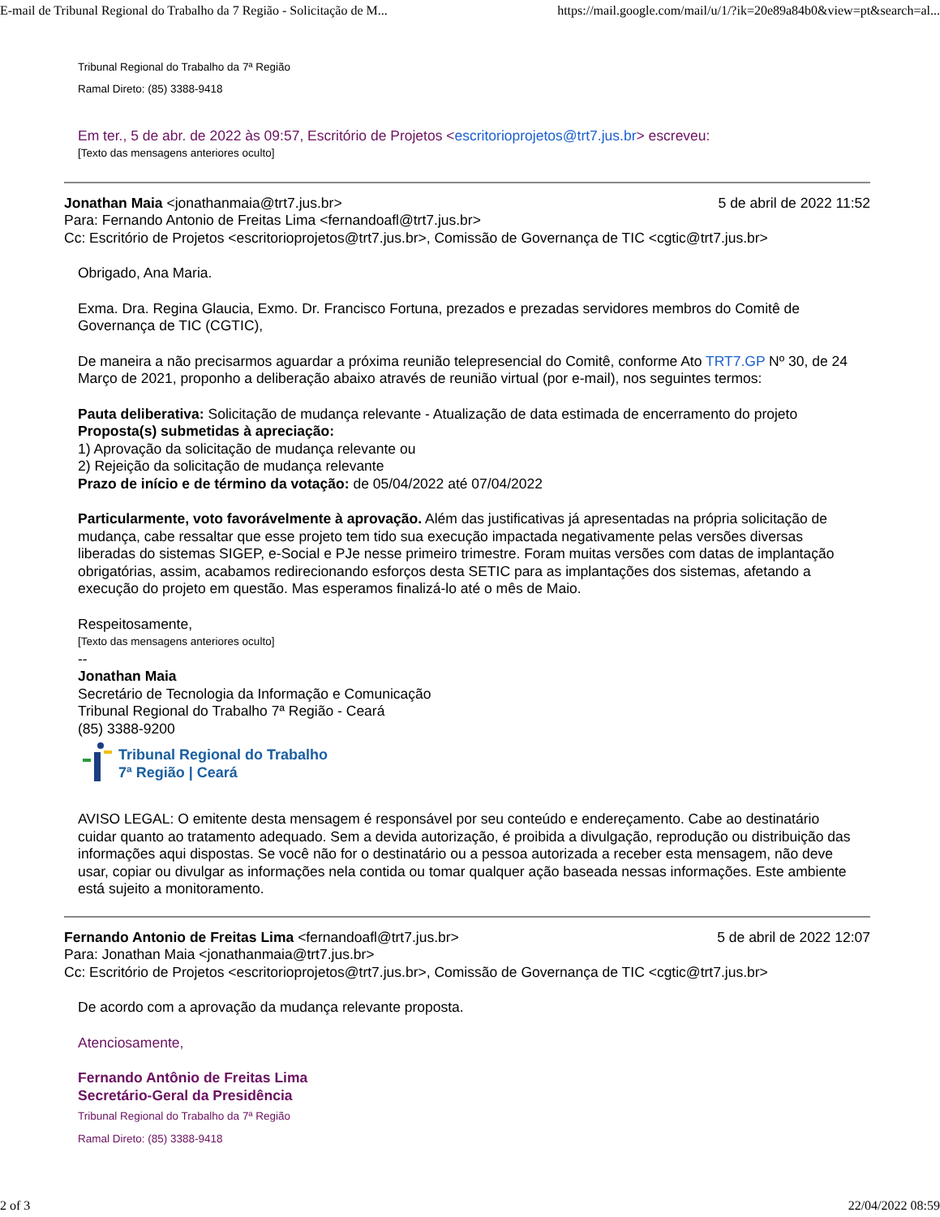E-mail de Tribunal Regional do Trabalho da 7 Região - Solicitação de M... https://mail.google.com/mail/u/1/?ik=20e89a84b0&view=pt&search=al...
Tribunal Regional do Trabalho da 7ª Região
Ramal Direto: (85) 3388-9418
Em ter., 5 de abr. de 2022 às 09:57, Escritório de Projetos <escritorioprojetos@trt7.jus.br> escreveu:
[Texto das mensagens anteriores oculto]
Jonathan Maia <jonathanmaia@trt7.jus.br> 5 de abril de 2022 11:52
Para: Fernando Antonio de Freitas Lima <fernandoafl@trt7.jus.br>
Cc: Escritório de Projetos <escritorioprojetos@trt7.jus.br>, Comissão de Governança de TIC <cgtic@trt7.jus.br>
Obrigado, Ana Maria.
Exma. Dra. Regina Glaucia, Exmo. Dr. Francisco Fortuna, prezados e prezadas servidores membros do Comitê de Governança de TIC (CGTIC),
De maneira a não precisarmos aguardar a próxima reunião telepresencial do Comitê, conforme Ato TRT7.GP Nº 30, de 24 Março de 2021, proponho a deliberação abaixo através de reunião virtual (por e-mail), nos seguintes termos:
Pauta deliberativa: Solicitação de mudança relevante - Atualização de data estimada de encerramento do projeto
Proposta(s) submetidas à apreciação:
1) Aprovação da solicitação de mudança relevante ou
2) Rejeição da solicitação de mudança relevante
Prazo de início e de término da votação: de 05/04/2022 até 07/04/2022
Particularmente, voto favorávelmente à aprovação. Além das justificativas já apresentadas na própria solicitação de mudança, cabe ressaltar que esse projeto tem tido sua execução impactada negativamente pelas versões diversas liberadas do sistemas SIGEP, e-Social e PJe nesse primeiro trimestre. Foram muitas versões com datas de implantação obrigatórias, assim, acabamos redirecionando esforços desta SETIC para as implantações dos sistemas, afetando a execução do projeto em questão. Mas esperamos finalizá-lo até o mês de Maio.
Respeitosamente,
[Texto das mensagens anteriores oculto]
--
Jonathan Maia
Secretário de Tecnologia da Informação e Comunicação
Tribunal Regional do Trabalho 7ª Região - Ceará
(85) 3388-9200
Tribunal Regional do Trabalho
7ª Região | Ceará
AVISO LEGAL: O emitente desta mensagem é responsável por seu conteúdo e endereçamento. Cabe ao destinatário cuidar quanto ao tratamento adequado. Sem a devida autorização, é proibida a divulgação, reprodução ou distribuição das informações aqui dispostas. Se você não for o destinatário ou a pessoa autorizada a receber esta mensagem, não deve usar, copiar ou divulgar as informações nela contida ou tomar qualquer ação baseada nessas informações. Este ambiente está sujeito a monitoramento.
Fernando Antonio de Freitas Lima <fernandoafl@trt7.jus.br> 5 de abril de 2022 12:07
Para: Jonathan Maia <jonathanmaia@trt7.jus.br>
Cc: Escritório de Projetos <escritorioprojetos@trt7.jus.br>, Comissão de Governança de TIC <cgtic@trt7.jus.br>
De acordo com a aprovação da mudança relevante proposta.
Atenciosamente,
Fernando Antônio de Freitas Lima
Secretário-Geral da Presidência
Tribunal Regional do Trabalho da 7ª Região
Ramal Direto: (85) 3388-9418
2 of 3 22/04/2022 08:59